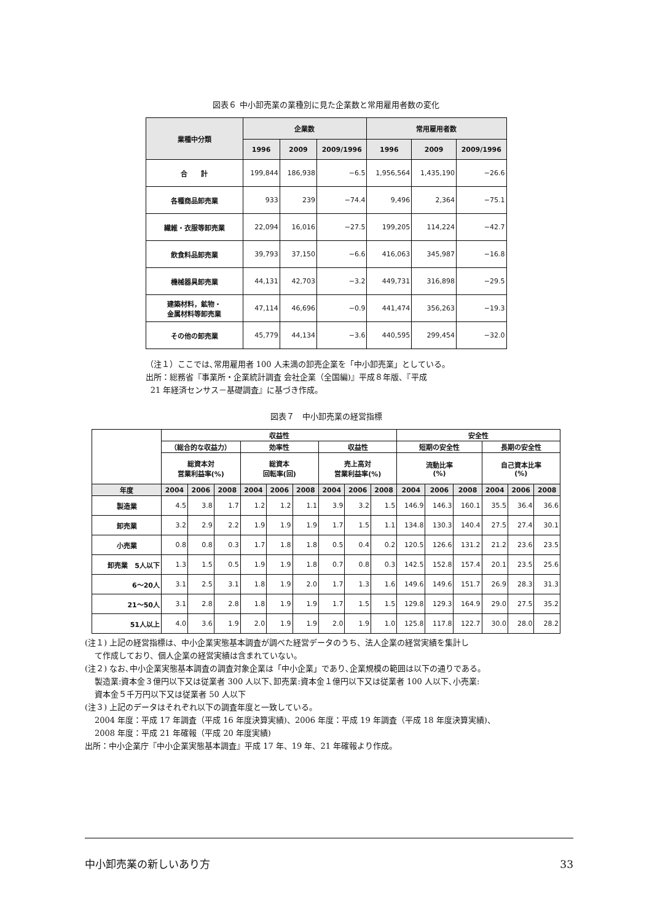図表６ 中小卸売業の業種別に見た企業数と常用雇用者数の変化
| 業種中分類 | 企業数 | | | 常用雇用者数 | | |
| --- | --- | --- | --- | --- | --- | --- |
| | 1996 | 2009 | 2009/1996 | 1996 | 2009 | 2009/1996 |
| 合 計 | 199,844 | 186,938 | −6.5 | 1,956,564 | 1,435,190 | −26.6 |
| 各種商品卸売業 | 933 | 239 | −74.4 | 9,496 | 2,364 | −75.1 |
| 繊維・衣服等卸売業 | 22,094 | 16,016 | −27.5 | 199,205 | 114,224 | −42.7 |
| 飲食料品卸売業 | 39,793 | 37,150 | −6.6 | 416,063 | 345,987 | −16.8 |
| 機械器具卸売業 | 44,131 | 42,703 | −3.2 | 449,731 | 316,898 | −29.5 |
| 建築材料，鉱物・ 金属材料等卸売業 | 47,114 | 46,696 | −0.9 | 441,474 | 356,263 | −19.3 |
| その他の卸売業 | 45,779 | 44,134 | −3.6 | 440,595 | 299,454 | −32.0 |
（注１）ここでは､常用雇用者 100 人未満の卸売企業を「中小卸売業」としている。
出所：総務省『事業所・企業統計調査 会社企業（全国編)』平成８年版、『平成
21 年経済センサス－基礎調査』に基づき作成。
図表７　中小卸売業の経営指標
| | 収益性 | | | | | | | | | 安全性 | | | | | |
| --- | --- | --- | --- | --- | --- | --- | --- | --- | --- | --- | --- | --- | --- | --- | --- |
| | （総合的な収益力） | | | 効率性 | | | 収益性 | | | 短期の安全性 | | | 長期の安全性 | | |
| | 総資本対 営業利益率(%) | | | 総資本 回転率(回) | | | 売上高対 営業利益率(%) | | | 流動比率 (%) | | | 自己資本比率 (%) | | |
| 年度 | 2004 | 2006 | 2008 | 2004 | 2006 | 2008 | 2004 | 2006 | 2008 | 2004 | 2006 | 2008 | 2004 | 2006 | 2008 |
| 製造業 | 4.5 | 3.8 | 1.7 | 1.2 | 1.2 | 1.1 | 3.9 | 3.2 | 1.5 | 146.9 | 146.3 | 160.1 | 35.5 | 36.4 | 36.6 |
| 卸売業 | 3.2 | 2.9 | 2.2 | 1.9 | 1.9 | 1.9 | 1.7 | 1.5 | 1.1 | 134.8 | 130.3 | 140.4 | 27.5 | 27.4 | 30.1 |
| 小売業 | 0.8 | 0.8 | 0.3 | 1.7 | 1.8 | 1.8 | 0.5 | 0.4 | 0.2 | 120.5 | 126.6 | 131.2 | 21.2 | 23.6 | 23.5 |
| 卸売業 5人以下 | 1.3 | 1.5 | 0.5 | 1.9 | 1.9 | 1.8 | 0.7 | 0.8 | 0.3 | 142.5 | 152.8 | 157.4 | 20.1 | 23.5 | 25.6 |
| 6～20人 | 3.1 | 2.5 | 3.1 | 1.8 | 1.9 | 2.0 | 1.7 | 1.3 | 1.6 | 149.6 | 149.6 | 151.7 | 26.9 | 28.3 | 31.3 |
| 21～50人 | 3.1 | 2.8 | 2.8 | 1.8 | 1.9 | 1.9 | 1.7 | 1.5 | 1.5 | 129.8 | 129.3 | 164.9 | 29.0 | 27.5 | 35.2 |
| 51人以上 | 4.0 | 3.6 | 1.9 | 2.0 | 1.9 | 1.9 | 2.0 | 1.9 | 1.0 | 125.8 | 117.8 | 122.7 | 30.0 | 28.0 | 28.2 |
(注１) 上記の経営指標は、中小企業実態基本調査が調べた経営データのうち、法人企業の経営実績を集計し
て作成しており、個人企業の経営実績は含まれていない。
(注２) なお､中小企業実態基本調査の調査対象企業は「中小企業」であり､企業規模の範囲は以下の通りである。
製造業:資本金３億円以下又は従業者 300 人以下､卸売業:資本金１億円以下又は従業者 100 人以下､小売業:
資本金５千万円以下又は従業者 50 人以下
(注３) 上記のデータはそれぞれ以下の調査年度と一致している。
2004 年度：平成 17 年調査（平成 16 年度決算実績)、2006 年度：平成 19 年調査（平成 18 年度決算実績)、
2008 年度：平成 21 年確報（平成 20 年度実績)
出所：中小企業庁『中小企業実態基本調査』平成 17 年、19 年、21 年確報より作成。
中小卸売業の新しいあり方 33